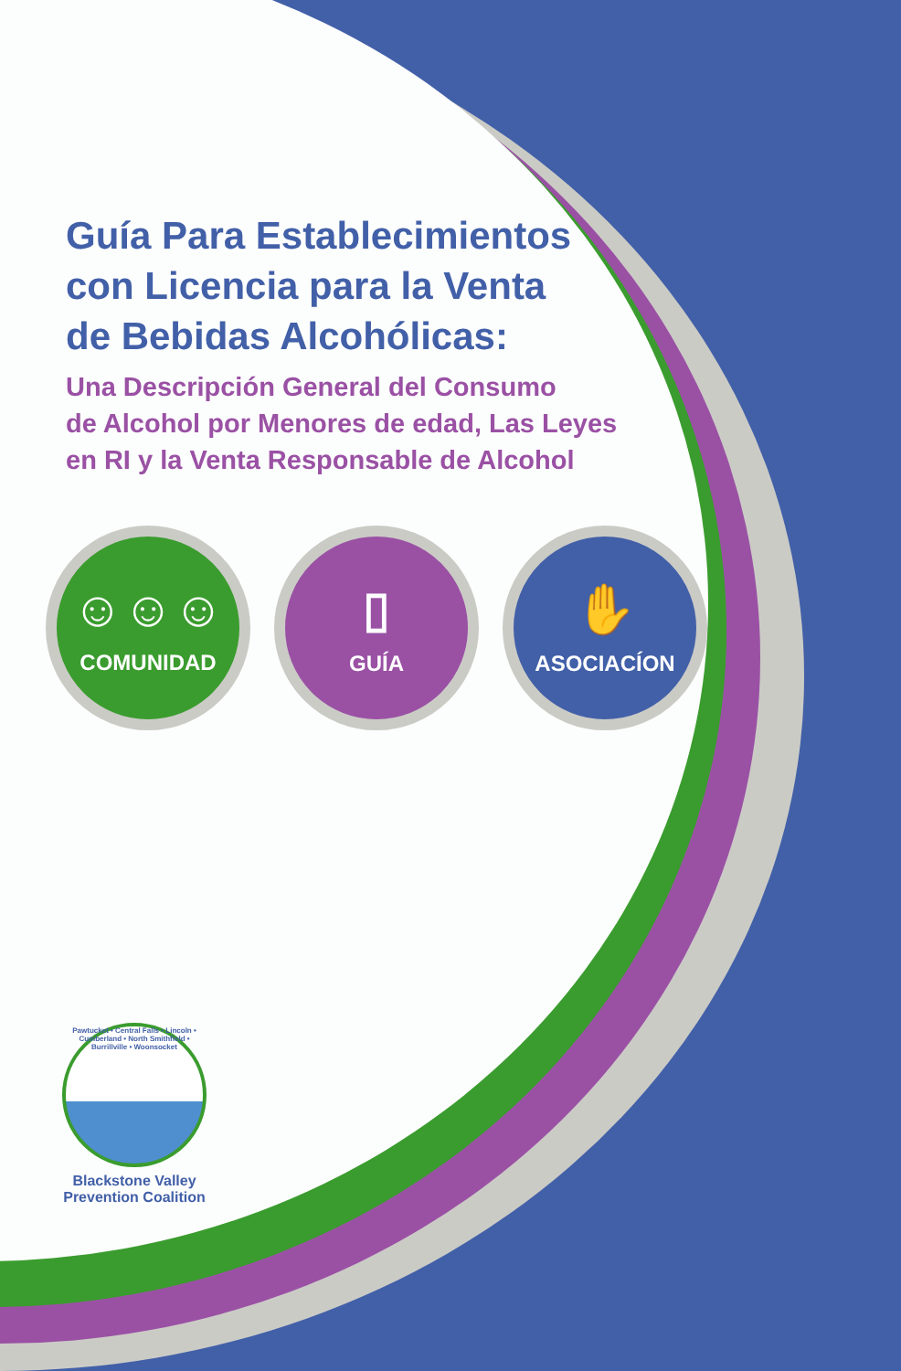Guía Para Establecimientos
con Licencia para la Venta
de Bebidas Alcohólicas:
Una Descripción General del Consumo
de Alcohol por Menores de edad, Las Leyes
en RI y la Venta Responsable de Alcohol
☺☺☺
COMUNIDAD
▯
GUÍA
✋
ASOCIACÍON
Pawtucket • Central Falls • Lincoln • Cumberland • North Smithfield • Burrillville • Woonsocket
Blackstone Valley
Prevention Coalition